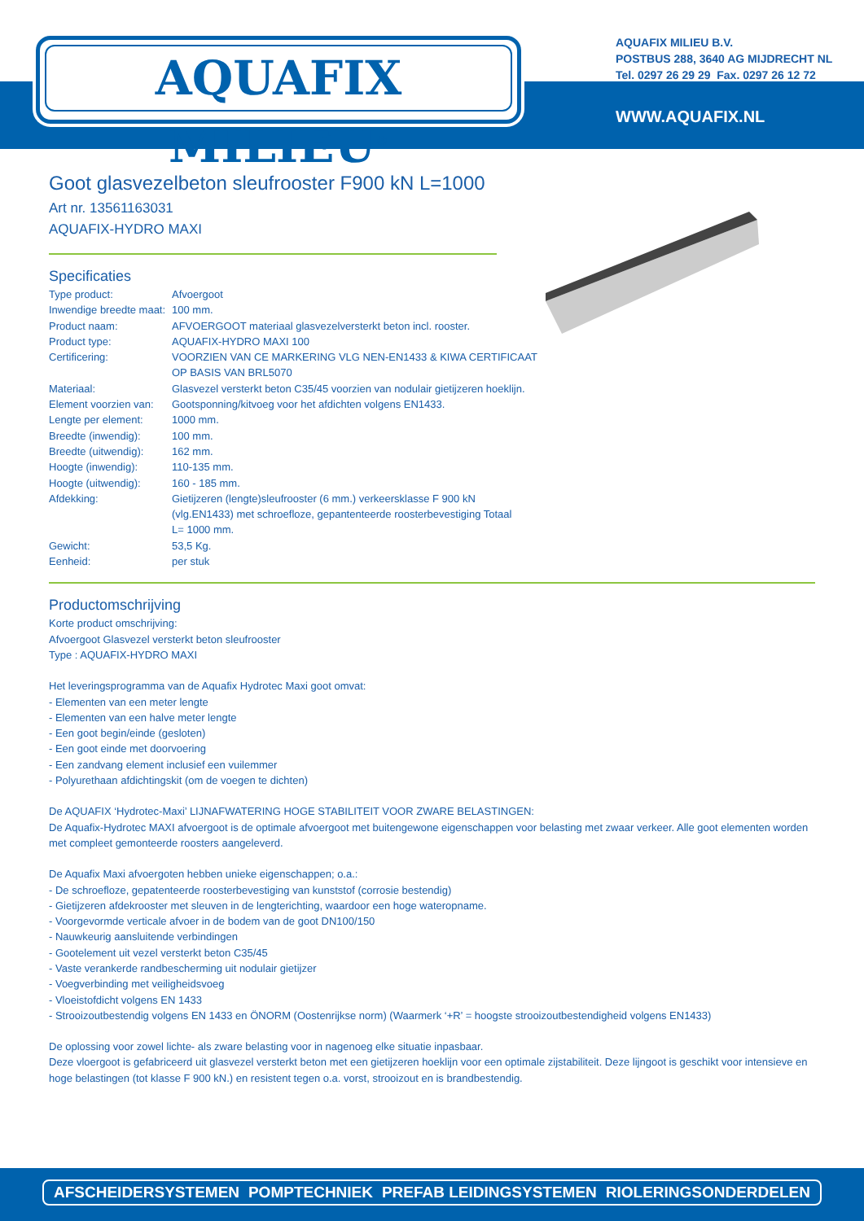AQUAFIX MILIEU<sup>®</sup>
AQUAFIX MILIEU B.V.
POSTBUS 288, 3640 AG MIJDRECHT NL
Tel. 0297 26 29 29 Fax. 0297 26 12 72
WWW.AQUAFIX.NL
Goot glasvezelbeton sleufrooster F900 kN L=1000
Art nr. 13561163031
AQUAFIX-HYDRO MAXI
Specificaties
| Type product: | Afvoergoot |
| Inwendige breedte maat: | 100 mm. |
| Product naam: | AFVOERGOOT materiaal glasvezelversterkt beton incl. rooster. |
| Product type: | AQUAFIX-HYDRO MAXI 100 |
| Certificering: | VOORZIEN VAN CE MARKERING VLG NEN-EN1433 & KIWA CERTIFICAAT OP BASIS VAN BRL5070 |
| Materiaal: | Glasvezel versterkt beton C35/45 voorzien van nodulair gietijzeren hoeklijn. |
| Element voorzien van: | Gootsponning/kitvoeg voor het afdichten volgens EN1433. |
| Lengte per element: | 1000 mm. |
| Breedte (inwendig): | 100 mm. |
| Breedte (uitwendig): | 162 mm. |
| Hoogte (inwendig): | 110-135 mm. |
| Hoogte (uitwendig): | 160 - 185 mm. |
| Afdekking: | Gietijzeren (lengte)sleufrooster (6 mm.) verkeersklasse F 900 kN (vlg.EN1433) met schroefloze, gepantenteerde roosterbevestiging Totaal L= 1000 mm. |
| Gewicht: | 53,5 Kg. |
| Eenheid: | per stuk |
Productomschrijving
Korte product omschrijving:
Afvoergoot Glasvezel versterkt beton sleufrooster
Type : AQUAFIX-HYDRO MAXI
Het leveringsprogramma van de Aquafix Hydrotec Maxi goot omvat:
- Elementen van een meter lengte
- Elementen van een halve meter lengte
- Een goot begin/einde (gesloten)
- Een goot einde met doorvoering
- Een zandvang element inclusief een vuilemmer
- Polyurethaan afdichtingskit (om de voegen te dichten)
De AQUAFIX ‘Hydrotec-Maxi’ LIJNAFWATERING HOGE STABILITEIT VOOR ZWARE BELASTINGEN:
De Aquafix-Hydrotec MAXI afvoergoot is de optimale afvoergoot met buitengewone eigenschappen voor belasting met zwaar verkeer. Alle goot elementen worden met compleet gemonteerde roosters aangeleverd.
De Aquafix Maxi afvoergoten hebben unieke eigenschappen; o.a.:
- De schroefloze, gepatenteerde roosterbevestiging van kunststof (corrosie bestendig)
- Gietijzeren afdekrooster met sleuven in de lengterichting, waardoor een hoge wateropname.
- Voorgevormde verticale afvoer in de bodem van de goot DN100/150
- Nauwkeurig aansluitende verbindingen
- Gootelement uit vezel versterkt beton C35/45
- Vaste verankerde randbescherming uit nodulair gietijzer
- Voegverbinding met veiligheidsvoeg
- Vloeistofdicht volgens EN 1433
- Strooizoutbestendig volgens EN 1433 en ÖNORM (Oostenrijkse norm) (Waarmerk ‘+R’ = hoogste strooizoutbestendigheid volgens EN1433)
De oplossing voor zowel lichte- als zware belasting voor in nagenoeg elke situatie inpasbaar.
Deze vloergoot is gefabriceerd uit glasvezel versterkt beton met een gietijzeren hoeklijn voor een optimale zijstabiliteit. Deze lijngoot is geschikt voor intensieve en hoge belastingen (tot klasse F 900 kN.) en resistent tegen o.a. vorst, strooizout en is brandbestendig.
AFSCHEIDERSYSTEMEN POMPTECHNIEK PREFAB LEIDINGSYSTEMEN RIOLERINGSONDERDELEN